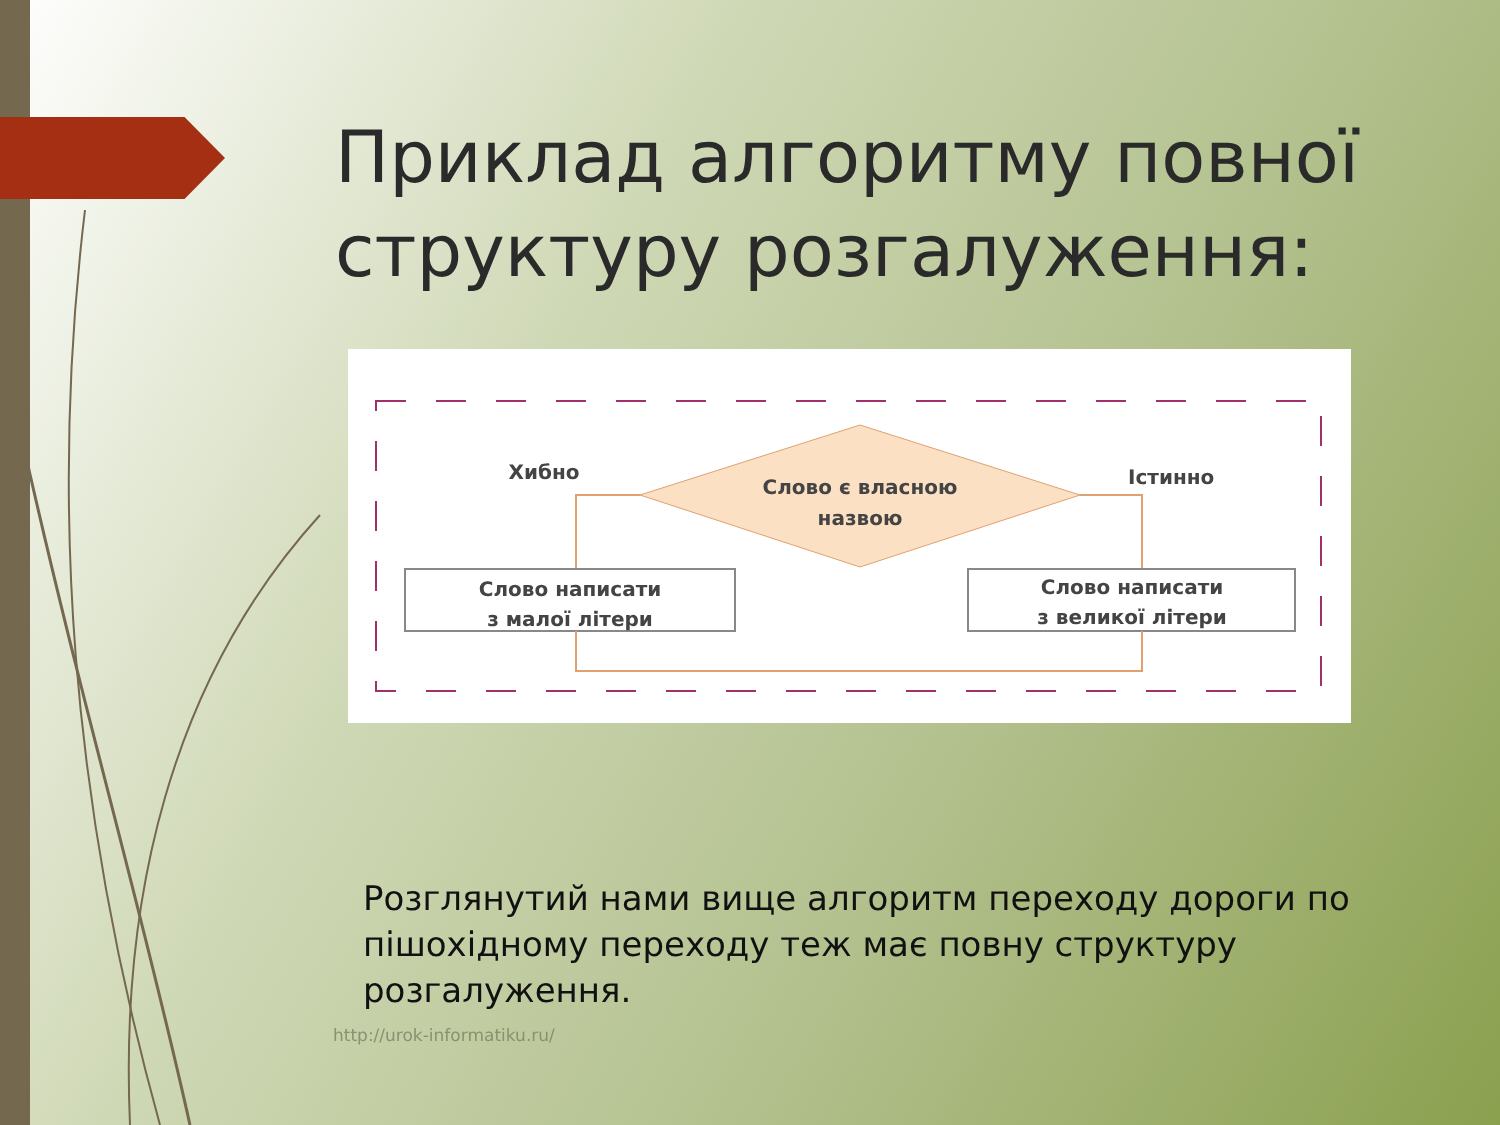Приклад алгоритму повної структуру розгалуження:
Слово є власною
назвою
Хибно
Істинно
Слово написати
з малої літери
Слово написати
з великої літери
Розглянутий нами вище алгоритм переходу дороги по пішохідному переходу теж має повну структуру розгалуження.
http://urok-informatiku.ru/